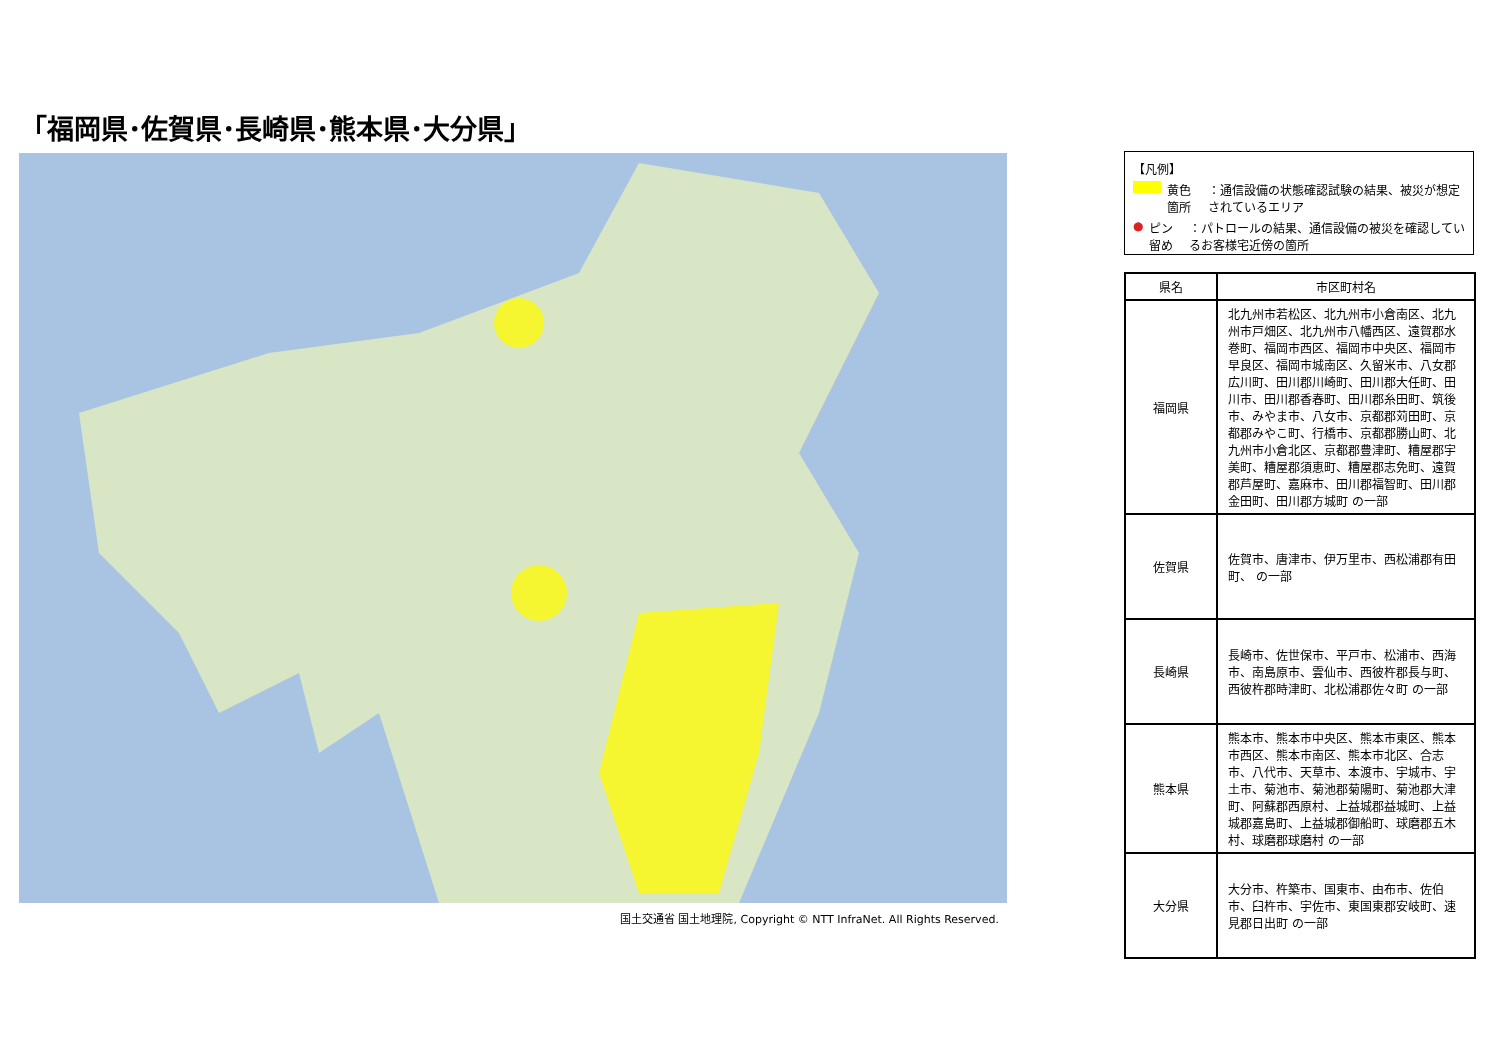「福岡県･佐賀県･長崎県･熊本県･大分県」
国土交通省 国土地理院, Copyright © NTT InfraNet. All Rights Reserved.
【凡例】
黄色箇所 ：通信設備の状態確認試験の結果、被災が想定されているエリア
● ピン留め ：パトロールの結果、通信設備の被災を確認しているお客様宅近傍の箇所
| 県名 | 市区町村名 |
| --- | --- |
| 福岡県 | 北九州市若松区、北九州市小倉南区、北九州市戸畑区、北九州市八幡西区、遠賀郡水巻町、福岡市西区、福岡市中央区、福岡市早良区、福岡市城南区、久留米市、八女郡広川町、田川郡川崎町、田川郡大任町、田川市、田川郡香春町、田川郡糸田町、筑後市、みやま市、八女市、京都郡苅田町、京都郡みやこ町、行橋市、京都郡勝山町、北九州市小倉北区、京都郡豊津町、糟屋郡宇美町、糟屋郡須恵町、糟屋郡志免町、遠賀郡芦屋町、嘉麻市、田川郡福智町、田川郡金田町、田川郡方城町 の一部 |
| 佐賀県 | 佐賀市、唐津市、伊万里市、西松浦郡有田町、 の一部 |
| 長崎県 | 長崎市、佐世保市、平戸市、松浦市、西海市、南島原市、雲仙市、西彼杵郡長与町、西彼杵郡時津町、北松浦郡佐々町 の一部 |
| 熊本県 | 熊本市、熊本市中央区、熊本市東区、熊本市西区、熊本市南区、熊本市北区、合志市、八代市、天草市、本渡市、宇城市、宇土市、菊池市、菊池郡菊陽町、菊池郡大津町、阿蘇郡西原村、上益城郡益城町、上益城郡嘉島町、上益城郡御船町、球磨郡五木村、球磨郡球磨村 の一部 |
| 大分県 | 大分市、杵築市、国東市、由布市、佐伯市、臼杵市、宇佐市、東国東郡安岐町、速見郡日出町 の一部 |